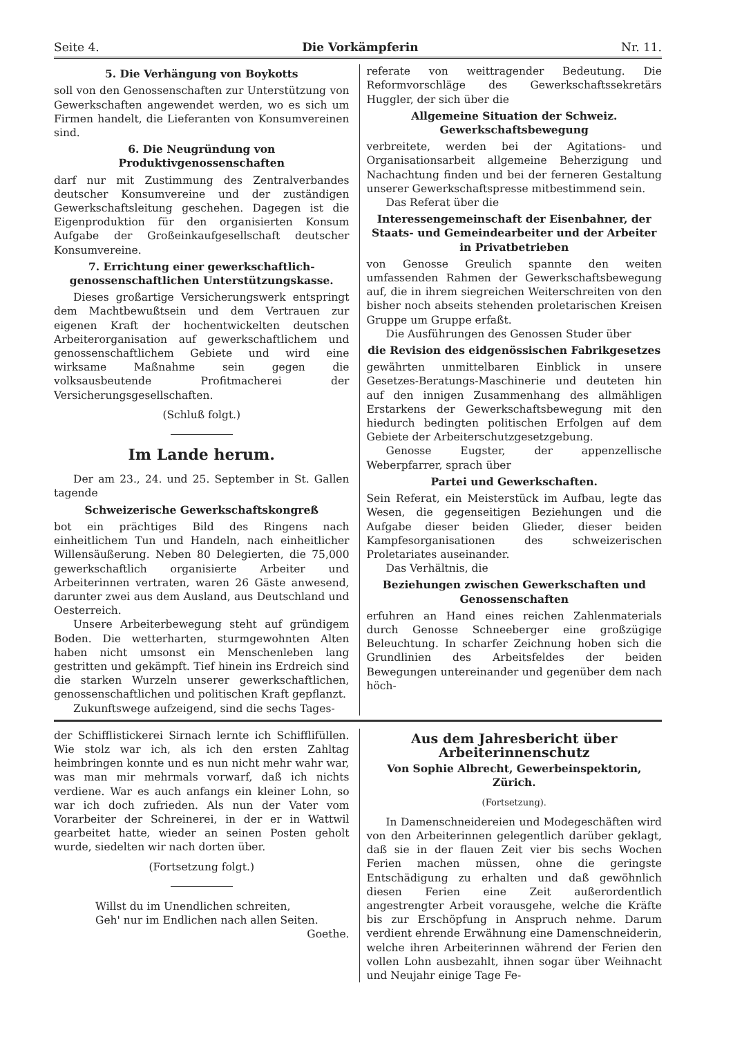Seite 4. Die Vorkämpferin Nr. 11.
5. Die Verhängung von Boykotts
soll von den Genossenschaften zur Unterstützung von Gewerkschaften angewendet werden, wo es sich um Firmen handelt, die Lieferanten von Konsumvereinen sind.
6. Die Neugründung von Produktivgenossenschaften
darf nur mit Zustimmung des Zentralverbandes deutscher Konsumvereine und der zuständigen Gewerkschaftsleitung geschehen. Dagegen ist die Eigenproduktion für den organisierten Konsum Aufgabe der Großeinkaufgesellschaft deutscher Konsumvereine.
7. Errichtung einer gewerkschaftlich-genossenschaftlichen Unterstützungskasse.
Dieses großartige Versicherungswerk entspringt dem Machtbewußtsein und dem Vertrauen zur eigenen Kraft der hochentwickelten deutschen Arbeiterorganisation auf gewerkschaftlichem und genossenschaftlichem Gebiete und wird eine wirksame Maßnahme sein gegen die volksausbeutende Profitmacherei der Versicherungsgesellschaften.
(Schluß folgt.)
Im Lande herum.
Der am 23., 24. und 25. September in St. Gallen tagende
Schweizerische Gewerkschaftskongreß
bot ein prächtiges Bild des Ringens nach einheitlichem Tun und Handeln, nach einheitlicher Willensäußerung. Neben 80 Delegierten, die 75,000 gewerkschaftlich organisierte Arbeiter und Arbeiterinnen vertraten, waren 26 Gäste anwesend, darunter zwei aus dem Ausland, aus Deutschland und Oesterreich.
Unsere Arbeiterbewegung steht auf gründigem Boden. Die wetterharten, sturmgewohnten Alten haben nicht umsonst ein Menschenleben lang gestritten und gekämpft. Tief hinein ins Erdreich sind die starken Wurzeln unserer gewerkschaftlichen, genossenschaftlichen und politischen Kraft gepflanzt.
Zukunftswege aufzeigend, sind die sechs Tages-
referate von weittragender Bedeutung. Die Reformvorschläge des Gewerkschaftssekretärs Huggler, der sich über die
Allgemeine Situation der Schweiz. Gewerkschaftsbewegung
verbreitete, werden bei der Agitations- und Organisationsarbeit allgemeine Beherzigung und Nachachtung finden und bei der ferneren Gestaltung unserer Gewerkschaftspresse mitbestimmend sein.
Das Referat über die
Interessengemeinschaft der Eisenbahner, der Staats- und Gemeindearbeiter und der Arbeiter in Privatbetrieben
von Genosse Greulich spannte den weiten umfassenden Rahmen der Gewerkschaftsbewegung auf, die in ihrem siegreichen Weiterschreiten von den bisher noch abseits stehenden proletarischen Kreisen Gruppe um Gruppe erfaßt.
Die Ausführungen des Genossen Studer über
die Revision des eidgenössischen Fabrikgesetzes
gewährten unmittelbaren Einblick in unsere Gesetzes-Beratungs-Maschinerie und deuteten hin auf den innigen Zusammenhang des allmähligen Erstarkens der Gewerkschaftsbewegung mit den hiedurch bedingten politischen Erfolgen auf dem Gebiete der Arbeiterschutzgesetzgebung.
Genosse Eugster, der appenzellische Weberpfarrer, sprach über
Partei und Gewerkschaften.
Sein Referat, ein Meisterstück im Aufbau, legte das Wesen, die gegenseitigen Beziehungen und die Aufgabe dieser beiden Glieder, dieser beiden Kampfesorganisationen des schweizerischen Proletariates auseinander.
Das Verhältnis, die
Beziehungen zwischen Gewerkschaften und Genossenschaften
erfuhren an Hand eines reichen Zahlenmaterials durch Genosse Schneeberger eine großzügige Beleuchtung. In scharfer Zeichnung hoben sich die Grundlinien des Arbeitsfeldes der beiden Bewegungen untereinander und gegenüber dem nach höch-
der Schifflistickerei Sirnach lernte ich Schifflifüllen. Wie stolz war ich, als ich den ersten Zahltag heimbringen konnte und es nun nicht mehr wahr war, was man mir mehrmals vorwarf, daß ich nichts verdiene. War es auch anfangs ein kleiner Lohn, so war ich doch zufrieden. Als nun der Vater vom Vorarbeiter der Schreinerei, in der er in Wattwil gearbeitet hatte, wieder an seinen Posten geholt wurde, siedelten wir nach dorten über.
(Fortsetzung folgt.)
Willst du im Unendlichen schreiten,
Geh' nur im Endlichen nach allen Seiten.
Goethe.
Aus dem Jahresbericht über Arbeiterinnenschutz
Von Sophie Albrecht, Gewerbeinspektorin, Zürich.
(Fortsetzung).
In Damenschneidereien und Modegeschäften wird von den Arbeiterinnen gelegentlich darüber geklagt, daß sie in der flauen Zeit vier bis sechs Wochen Ferien machen müssen, ohne die geringste Entschädigung zu erhalten und daß gewöhnlich diesen Ferien eine Zeit außerordentlich angestrengter Arbeit vorausgehe, welche die Kräfte bis zur Erschöpfung in Anspruch nehme. Darum verdient ehrende Erwähnung eine Damenschneiderin, welche ihren Arbeiterinnen während der Ferien den vollen Lohn ausbezahlt, ihnen sogar über Weihnacht und Neujahr einige Tage Fe-